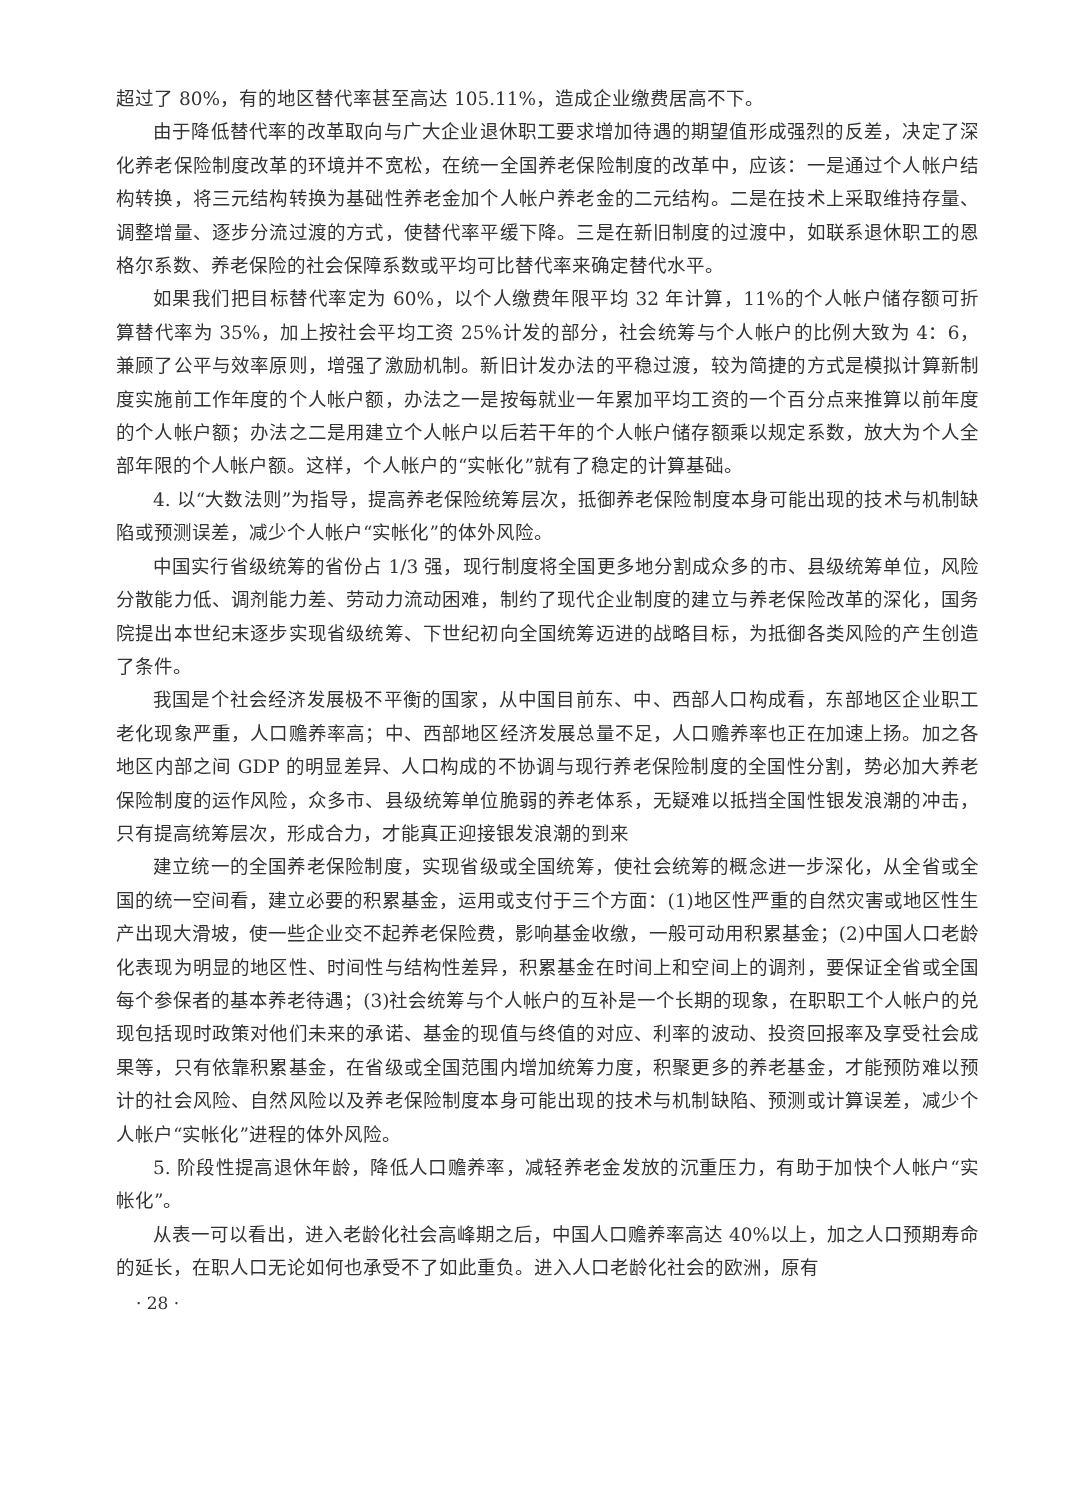超过了 80%，有的地区替代率甚至高达 105.11%，造成企业缴费居高不下。
由于降低替代率的改革取向与广大企业退休职工要求增加待遇的期望值形成强烈的反差，决定了深化养老保险制度改革的环境并不宽松，在统一全国养老保险制度的改革中，应该：一是通过个人帐户结构转换，将三元结构转换为基础性养老金加个人帐户养老金的二元结构。二是在技术上采取维持存量、调整增量、逐步分流过渡的方式，使替代率平缓下降。三是在新旧制度的过渡中，如联系退休职工的恩格尔系数、养老保险的社会保障系数或平均可比替代率来确定替代水平。
如果我们把目标替代率定为 60%，以个人缴费年限平均 32 年计算，11%的个人帐户储存额可折算替代率为 35%，加上按社会平均工资 25%计发的部分，社会统筹与个人帐户的比例大致为 4：6，兼顾了公平与效率原则，增强了激励机制。新旧计发办法的平稳过渡，较为简捷的方式是模拟计算新制度实施前工作年度的个人帐户额，办法之一是按每就业一年累加平均工资的一个百分点来推算以前年度的个人帐户额；办法之二是用建立个人帐户以后若干年的个人帐户储存额乘以规定系数，放大为个人全部年限的个人帐户额。这样，个人帐户的“实帐化”就有了稳定的计算基础。
4. 以“大数法则”为指导，提高养老保险统筹层次，抵御养老保险制度本身可能出现的技术与机制缺陷或预测误差，减少个人帐户“实帐化”的体外风险。
中国实行省级统筹的省份占 1/3 强，现行制度将全国更多地分割成众多的市、县级统筹单位，风险分散能力低、调剂能力差、劳动力流动困难，制约了现代企业制度的建立与养老保险改革的深化，国务院提出本世纪末逐步实现省级统筹、下世纪初向全国统筹迈进的战略目标，为抵御各类风险的产生创造了条件。
我国是个社会经济发展极不平衡的国家，从中国目前东、中、西部人口构成看，东部地区企业职工老化现象严重，人口赡养率高；中、西部地区经济发展总量不足，人口赡养率也正在加速上扬。加之各地区内部之间 GDP 的明显差异、人口构成的不协调与现行养老保险制度的全国性分割，势必加大养老保险制度的运作风险，众多市、县级统筹单位脆弱的养老体系，无疑难以抵挡全国性银发浪潮的冲击，只有提高统筹层次，形成合力，才能真正迎接银发浪潮的到来
建立统一的全国养老保险制度，实现省级或全国统筹，使社会统筹的概念进一步深化，从全省或全国的统一空间看，建立必要的积累基金，运用或支付于三个方面：(1)地区性严重的自然灾害或地区性生产出现大滑坡，使一些企业交不起养老保险费，影响基金收缴，一般可动用积累基金；(2)中国人口老龄化表现为明显的地区性、时间性与结构性差异，积累基金在时间上和空间上的调剂，要保证全省或全国每个参保者的基本养老待遇；(3)社会统筹与个人帐户的互补是一个长期的现象，在职职工个人帐户的兑现包括现时政策对他们未来的承诺、基金的现值与终值的对应、利率的波动、投资回报率及享受社会成果等，只有依靠积累基金，在省级或全国范围内增加统筹力度，积聚更多的养老基金，才能预防难以预计的社会风险、自然风险以及养老保险制度本身可能出现的技术与机制缺陷、预测或计算误差，减少个人帐户“实帐化”进程的体外风险。
5. 阶段性提高退休年龄，降低人口赡养率，减轻养老金发放的沉重压力，有助于加快个人帐户“实帐化”。
从表一可以看出，进入老龄化社会高峰期之后，中国人口赡养率高达 40%以上，加之人口预期寿命的延长，在职人口无论如何也承受不了如此重负。进入人口老龄化社会的欧洲，原有
· 28 ·